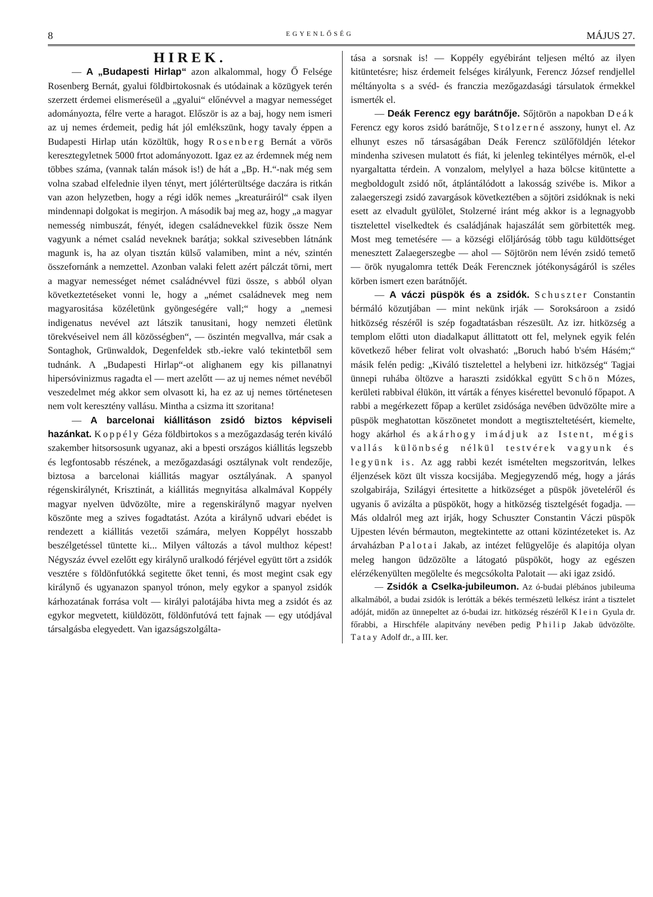8 EGYENLŐSÉG MÁJUS 27.
HIREK.
— A „Budapesti Hirlap“ azon alkalommal, hogy Ő Felsége Rosenberg Bernát, gyalui földbirtokosnak és utódainak a közügyek terén szerzett érdemei elismeréseül a „gyalui“ előnévvel a magyar nemességet adományozta, félre verte a haragot. Először is az a baj, hogy nem ismeri az uj nemes érdemeit, pedig hát jól emlékszünk, hogy tavaly éppen a Budapesti Hirlap után közöltük, hogy Rosenberg Bernát a vörös keresztegyletnek 5000 frtot adományozott. Igaz ez az érdemnek még nem többes száma, (vannak talán mások is!) de hát a „Bp. H.“-nak még sem volna szabad elfelednie ilyen tényt, mert jólérterültsége daczára is ritkán van azon helyzetben, hogy a régi idők nemes „kreaturáiról“ csak ilyen mindennapi dolgokat is megirjon. A második baj meg az, hogy „a magyar nemesség nimbuszát, fényét, idegen családnevekkel füzik össze Nem vagyunk a német család neveknek barátja; sokkal szivesebben látnánk magunk is, ha az olyan tisztán külső valamiben, mint a név, szintén összefornánk a nemzettel. Azonban valaki felett azért pálczát törni, mert a magyar nemességet német családnévvel füzi össze, s abból olyan következtetéseket vonni le, hogy a „német családnevek meg nem magyarositása közéletünk gyöngeségére vall;“ hogy a „nemesi indigenatus nevével azt látszik tanusitani, hogy nemzeti életünk törekvéseivel nem áll közösségben“, — öszintén megvallva, már csak a Sontaghok, Grünwaldok, Degenfeldek stb.-iekre való tekintetből sem tudnánk. A „Budapesti Hirlap“-ot alighanem egy kis pillanatnyi hipersóvinizmus ragadta el — mert azelőtt — az uj nemes német nevéből veszedelmet még akkor sem olvasott ki, ha ez az uj nemes történetesen nem volt keresztény vallásu. Mintha a csizma itt szoritana!
— A barcelonai kiállitáson zsidó biztos képviseli hazánkat. Koppély Géza földbirtokos s a mezőgazdaság terén kiváló szakember hitsorsosunk ugyanaz, aki a bpesti országos kiállitás legszebb és legfontosabb részének, a mezőgazdasági osztálynak volt rendezője, biztosa a barcelonai kiállitás magyar osztályának. A spanyol régenskirálynét, Krisztinát, a kiállitás megnyitása alkalmával Koppély magyar nyelven üdvözölte, mire a regenskirálynő magyar nyelven köszönte meg a szives fogadtatást. Azóta a királynő udvari ebédet is rendezett a kiállitás vezetői számára, melyen Koppélyt hosszabb beszélgetéssel tüntette ki... Milyen változás a távol multhoz képest! Négyszáz évvel ezelőtt egy királynő uralkodó férjével együtt tört a zsidók vesztére s földönfutókká segitette őket tenni, és most megint csak egy királynő és ugyanazon spanyol trónon, mely egykor a spanyol zsidók kárhozatának forrása volt — királyi palotájába hivta meg a zsidót és az egykor megvetett, kiüldözött, földönfutóvá tett fajnak — egy utódjával társalgásba elegyedett. Van igazságszolgálta-
tása a sorsnak is! — Koppély egyébiránt teljesen méltó az ilyen kitüntetésre; hisz érdemeit felséges királyunk, Ferencz József rendjellel méltányolta s a svéd- és franczia mezőgazdasági társulatok érmekkel ismerték el.
— Deák Ferencz egy barátnője. Sőjtörön a napokban Deák Ferencz egy koros zsidó barátnője, Stolzerné asszony, hunyt el. Az elhunyt eszes nő társaságában Deák Ferencz szülőföldjén létekor mindenha szivesen mulatott és fiát, ki jelenleg tekintélyes mérnök, el-el nyargaltatta térdein. A vonzalom, melylyel a haza bölcse kitüntette a megboldogult zsidó nőt, átplántálódott a lakosság szivébe is. Mikor a zalaegerszegi zsidó zavargások következtében a söjtöri zsidóknak is neki esett az elvadult gyülölet, Stolzerné iránt még akkor is a legnagyobb tisztelettel viselkedtek és családjának hajaszálát sem görbitették meg. Most meg temetésére — a községi előljáróság több tagu küldöttséget menesztett Zalaegerszegbe — ahol — Söjtörön nem lévén zsidó temető — örök nyugalomra tették Deák Ferencznek jótékonyságáról is széles körben ismert ezen barátnőjét.
— A váczi püspök és a zsidók. Schuszter Constantin bérmáló közutjában — mint nekünk irják — Soroksároon a zsidó hitközség részéről is szép fogadtatásban részesült. Az izr. hitközség a templom előtti uton diadalkaput állittatott ott fel, melynek egyik felén következő héber felirat volt olvasható: „Boruch habó b'sém Hásém;“ másik felén pedig: „Kiváló tisztelettel a helybeni izr. hitközség“ Tagjai ünnepi ruhába öltözve a haraszti zsidókkal együtt Schön Mózes, kerületi rabbival élükön, itt várták a fényes kisérettel bevonuló főpapot. A rabbi a megérkezett főpap a kerület zsidósága nevében üdvözölte mire a püspök meghatottan köszönetet mondott a megtiszteltetésért, kiemelte, hogy akárhol és akárhogy imádjuk az Istent, mégis vallás különbség nélkül testvérek vagyunk és legyünk is. Az agg rabbi kezét ismételten megszoritván, lelkes éljenzések közt ült vissza kocsijába. Megjegyzendő még, hogy a járás szolgabirája, Szilágyi értesitette a hitközséget a püspök jöveteléről és ugyanis ő avizálta a püspököt, hogy a hitközség tisztelgését fogadja. — Más oldalról meg azt irják, hogy Schuszter Constantin Váczi püspök Ujpesten lévén bérmauton, megtekintette az ottani közintézeteket is. Az árvaházban Palotai Jakab, az intézet felügyelője és alapitója olyan meleg hangon üdzözölte a látogató püspököt, hogy az egészen elérzékenyülten megölelte és megcsókolta Palotait — aki igaz zsidó.
— Zsidók a Cselka-jubileumon. Az ó-budai plébános jubileuma alkalmából, a budai zsidók is lerótták a békés természetü lelkész iránt a tisztelet adóját, midőn az ünnepeltet az ó-budai izr. hitközség részéről Klein Gyula dr. főrabbi, a Hirschféle alapitvány nevében pedig Philip Jakab üdvözölte. Tatay Adolf dr., a III. ker.